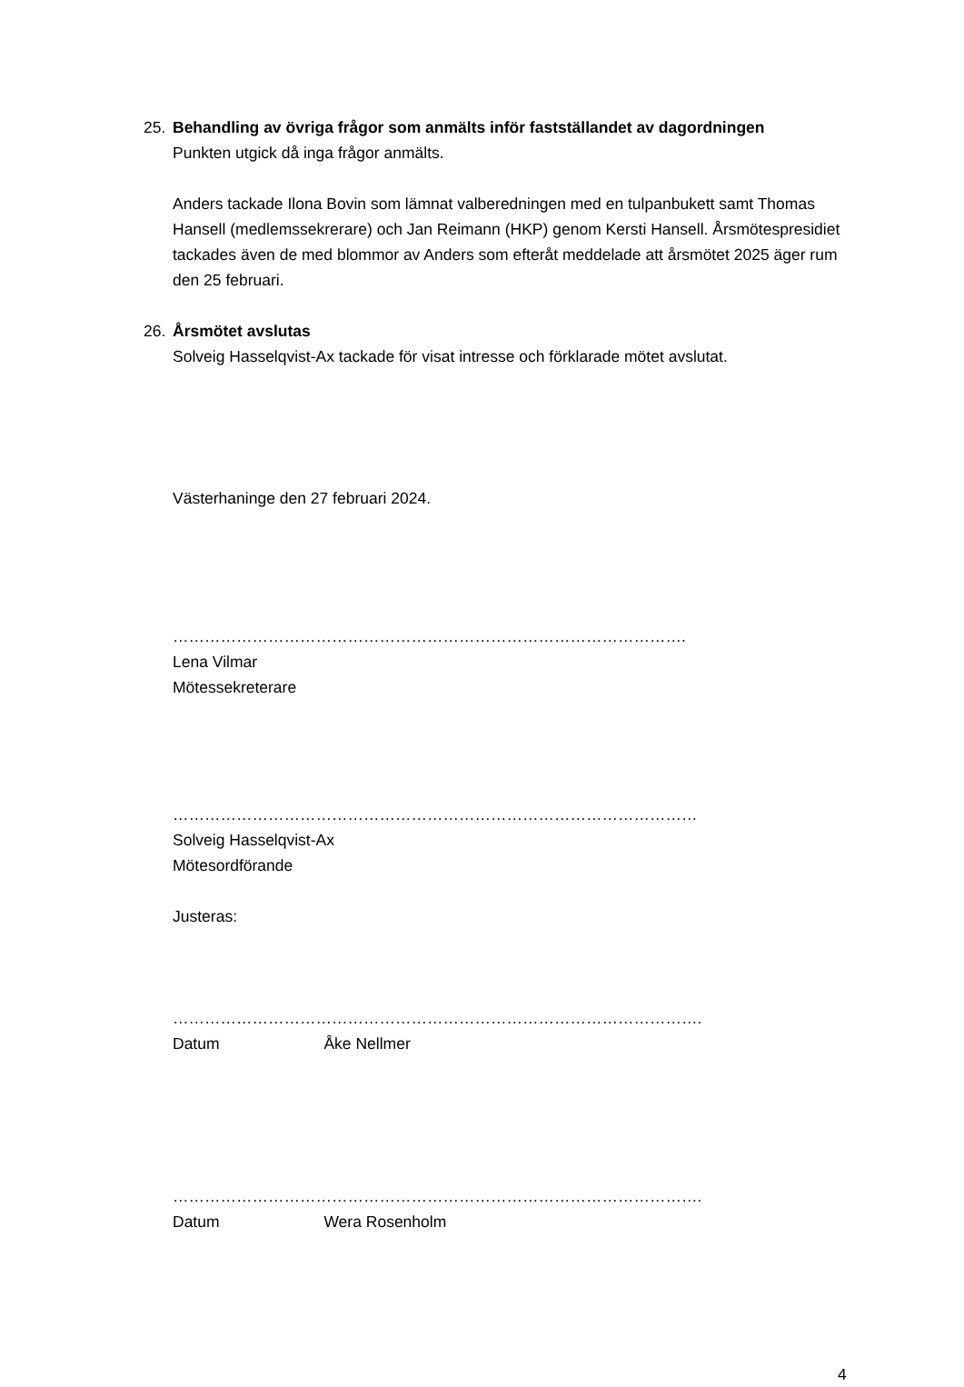25. Behandling av övriga frågor som anmälts inför fastställandet av dagordningen
Punkten utgick då inga frågor anmälts.
Anders tackade Ilona Bovin som lämnat valberedningen med en tulpanbukett samt Thomas Hansell (medlemssekrerare) och Jan Reimann (HKP) genom Kersti Hansell. Årsmötespresidiet tackades även de med blommor av Anders som efteråt meddelade att årsmötet 2025 äger rum den 25 februari.
26. Årsmötet avslutas
Solveig Hasselqvist-Ax tackade för visat intresse och förklarade mötet avslutat.
Västerhaninge den 27 februari 2024.
…………………………………………………………………………………….
Lena Vilmar
Mötessekreterare
………………………………………………………………………………………
Solveig Hasselqvist-Ax
Mötesordförande
Justeras:
……………………………………………………………………………………….
Datum Åke Nellmer
……………………………………………………………………………………….
Datum Wera Rosenholm
4